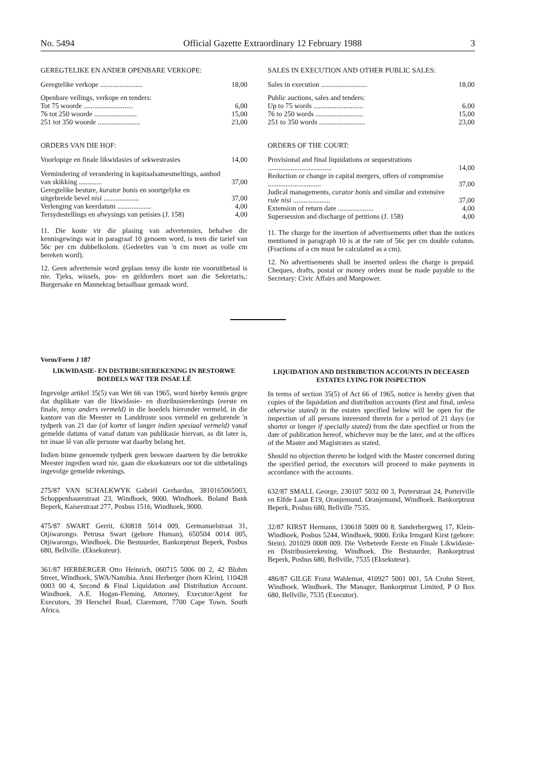No. 5494 Official Gazette Extraordinary 12 February 1988 3
GEREGTELIKE EN ANDER OPENBARE VERKOPE:
| Geregtelike verkope ........................ | 18,00 |
| Openbare veilings, verkope en tenders: | |
| Tot 75 woorde ............................ | 6,00 |
| 76 tot 250 woorde ........................ | 15,00 |
| 251 tot 350 woorde ........................ | 23,00 |
ORDERS VAN DIE HOF:
| Voorlopige en finale likwidasies of sekwestrasies | 14,00 |
| Vermindering of verandering in kapitaalsamesmeltings, aanbod van skikking ............. | 37,00 |
| Geregtelike besture, kurator bonis en soortgelyke en uitgebreide bevel nisi .................... | 37,00 |
| Verlenging van keerdatum ................... | 4,00 |
| Tersydestellings en afwysings van petisies (J. 158) | 4,00 |
11. Die koste vir die plasing van advertensies, behalwe die kennisgewings wat in paragraaf 10 genoem word, is teen die tarief van 56c per cm dubbelkolom. (Gedeeltes van 'n cm moet as volle cm bereken word).
12. Geen advertensie word geplaas tensy die koste nie vooruitbetaal is nie. Tjeks, wissels, pos- en geldorders moet aan die Sekretaris,: Burgersake en Mannekrag betaalbaar gemaak word.
SALES IN EXECUTION AND OTHER PUBLIC SALES:
| Sales in execution .......................... | 18,00 |
| Public auctions, sales and tenders: | |
| Up to 75 words ............................ | 6,00 |
| 76 to 250 words ........................... | 15,00 |
| 251 to 350 words .......................... | 23,00 |
ORDERS OF THE COURT:
| Provisional and final liquidations or sequestrations .................................... | 14,00 |
| Reduction or change in capital mergers, offers of compromise .............................. | 37,00 |
| Judical managements, curator bonis and similar and extensive rule nisi ..................... | 37,00 |
| Extension of return date .................... | 4,00 |
| Supersession and discharge of petitions (J. 158) | 4,00 |
11. The charge for the insertion of advertisements other than the notices mentioned in paragraph 10 is at the rate of 56c per cm double column. (Fractions of a cm must be calculated as a cm).
12. No advertisements shall be inserted unless the charge is prepaid. Cheques, drafts, postal or money orders must be made payable to the Secretary: Civic Affairs and Manpower.
Vorm/Form J 187
LIKWIDASIE- EN DISTRIBUSIEREKENING IN BESTORWE BOEDELS WAT TER INSAE LÊ
Ingevolge artikel 35(5) van Wet 66 van 1965, word hierby kennis gegee dat duplikate van die likwidasie- en distribusierekenings (eerste en finale, tensy anders vermeld) in die boedels hieronder vermeld, in die kantore van die Meester en Landdroste soos vermeld en gedurende 'n tydperk van 21 dae (of korter of langer indien spesiaal vermeld) vanaf gemelde datums of vanaf datum van publikasie hiervan, as dit later is, ter insae lê van alle persone wat daarby belang het.
Indien binne genoemde tydperk geen besware daarteen by die betrokke Meester ingedien word nie, gaan die eksekuteurs oor tot die uitbetalings ingevolge gemelde rekenings.
275/87 VAN SCHALKWYK Gabriël Gerhardus, 3810165065003, Schoppenhauerstraat 23, Windhoek, 9000. Windhoek. Boland Bank Beperk, Kaiserstraat 277, Posbus 1516, Windhoek, 9000.
475/87 SWART Gerrit, 630818 5014 009, Germanuelstraat 31, Otjiwarongo. Petrusa Swart (gebore Human), 650504 0014 005, Otjiwarongo, Windhoek. Die Bestuurder, Bankorptrust Beperk, Posbus 680, Bellville. (Eksekuteur).
361/87 HERBERGER Otto Heinrich, 060715 5006 00 2, 42 Blohm Street, Windhoek, SWA/Namibia. Anni Herberger (born Klein), 110428 0003 00 4, Second & Final Liquidation and Distribution Account. Windhoek. A.E. Hogan-Fleming, Attorney, Executor/Agent for Executors, 39 Herschel Road, Claremont, 7700 Cape Town, South Africa.
LIQUIDATION AND DISTRIBUTION ACCOUNTS IN DECEASED ESTATES LYING FOR INSPECTION
In terms of section 35(5) of Act 66 of 1965, notice is hereby given that copies of the liquidation and distribution accounts (first and final, unless otherwise stated) in the estates specified below will be open for the inspection of all persons interested therein for a period of 21 days (or shorter or longer if specially stated) from the date specified or from the date of publication hereof, whichever may be the later, and at the offices of the Master and Magistrates as stated.
Should no objection thereto be lodged with the Master concerned during the specified period, the executors will proceed to make payments in accordance with the accounts.
632/87 SMALL George, 230107 5032 00 3, Porterstraat 24, Porterville en Elfde Laan E19, Oranjemund. Oranjemund, Windhoek. Bankorptrust Beperk, Posbus 680, Bellville 7535.
32/87 KIRST Hermann, 130618 5009 00 8, Sanderbergweg 17, Klein-Windhoek, Posbus 5244, Windhoek, 9000. Erika Irmgard Kirst (gebore: Stein). 201029 0008 009. Die Verbeterde Eerste en Finale Likwidasie- en Distribusierekening. Windhoek. Die Bestuurder, Bankorptrust Beperk, Posbus 680, Bellville, 7535 (Eksekuteur).
486/87 GILGE Franz Waldemar, 410927 5001 001, 5A Crohn Street, Windhoek. Windhoek. The Manager, Bankorptrust Limited, P O Box 680, Bellville, 7535 (Executor).